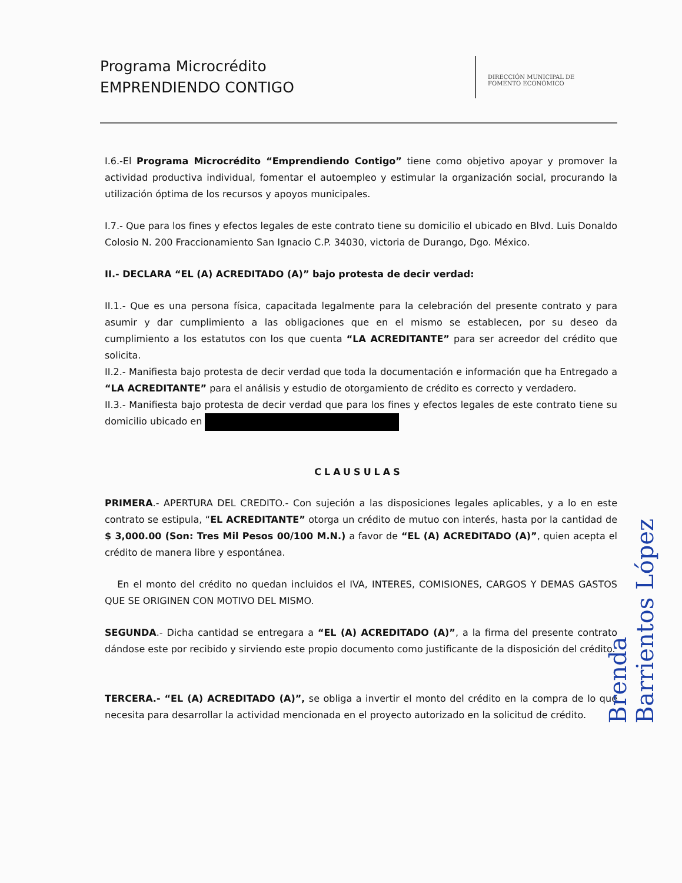Programa Microcrédito
EMPRENDIENDO CONTIGO
DIRECCIÓN MUNICIPAL DE
FOMENTO ECONÓMICO
I.6.-El Programa Microcrédito “Emprendiendo Contigo” tiene como objetivo apoyar y promover la actividad productiva individual, fomentar el autoempleo y estimular la organización social, procurando la utilización óptima de los recursos y apoyos municipales.
I.7.- Que para los fines y efectos legales de este contrato tiene su domicilio el ubicado en Blvd. Luis Donaldo Colosio N. 200 Fraccionamiento San Ignacio C.P. 34030, victoria de Durango, Dgo. México.
II.- DECLARA “EL (A) ACREDITADO (A)” bajo protesta de decir verdad:
II.1.- Que es una persona física, capacitada legalmente para la celebración del presente contrato y para asumir y dar cumplimiento a las obligaciones que en el mismo se establecen, por su deseo da cumplimiento a los estatutos con los que cuenta “LA ACREDITANTE” para ser acreedor del crédito que solicita.
II.2.- Manifiesta bajo protesta de decir verdad que toda la documentación e información que ha Entregado a “LA ACREDITANTE” para el análisis y estudio de otorgamiento de crédito es correcto y verdadero.
II.3.- Manifiesta bajo protesta de decir verdad que para los fines y efectos legales de este contrato tiene su domicilio ubicado en
CLAUSULAS
PRIMERA.- APERTURA DEL CREDITO.- Con sujeción a las disposiciones legales aplicables, y a lo en este contrato se estipula, “EL ACREDITANTE” otorga un crédito de mutuo con interés, hasta por la cantidad de $ 3,000.00 (Son: Tres Mil Pesos 00/100 M.N.) a favor de “EL (A) ACREDITADO (A)”, quien acepta el crédito de manera libre y espontánea.
En el monto del crédito no quedan incluidos el IVA, INTERES, COMISIONES, CARGOS Y DEMAS GASTOS QUE SE ORIGINEN CON MOTIVO DEL MISMO.
SEGUNDA.- Dicha cantidad se entregara a “EL (A) ACREDITADO (A)”, a la firma del presente contrato dándose este por recibido y sirviendo este propio documento como justificante de la disposición del crédito.
TERCERA.- “EL (A) ACREDITADO (A)”, se obliga a invertir el monto del crédito en la compra de lo que necesita para desarrollar la actividad mencionada en el proyecto autorizado en la solicitud de crédito.
Brenda Barrientos López